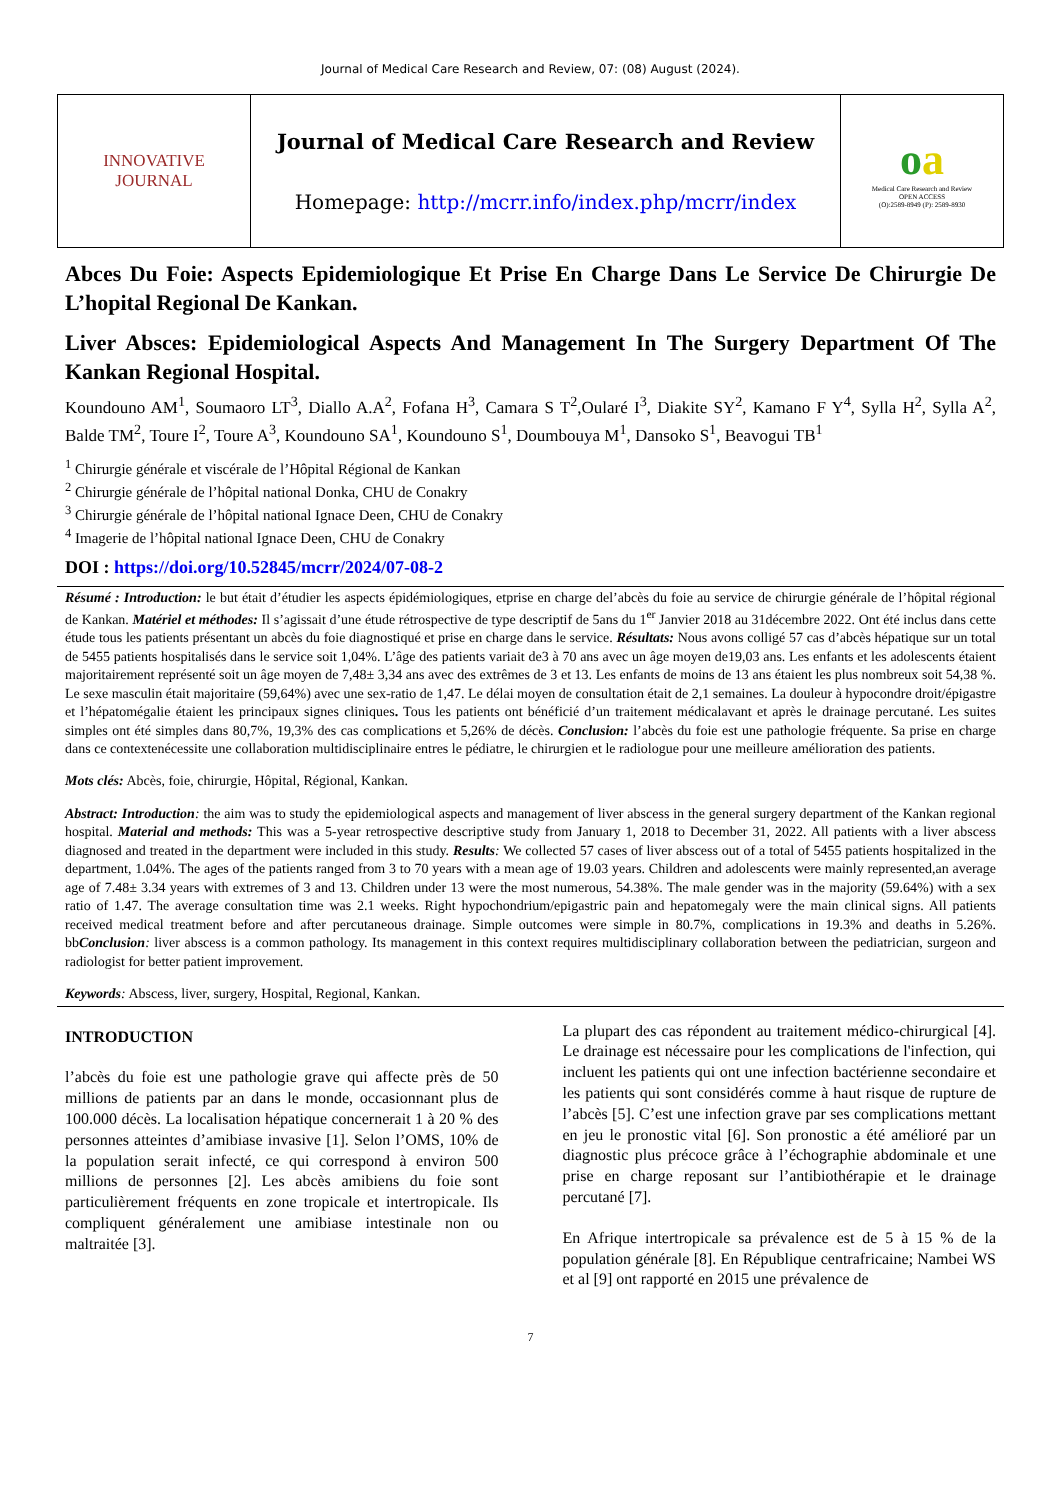Journal of Medical Care Research and Review, 07: (08) August (2024).
| INNOVATIVE JOURNAL | Journal of Medical Care Research and Review Homepage: http://mcrr.info/index.php/mcrr/index | o a Medical Care Research and Review OPEN ACCESS (O):2589-8949 (P): 2589-8930 |
Abces Du Foie: Aspects Epidemiologique Et Prise En Charge Dans Le Service De Chirurgie De L’hopital Regional De Kankan.
Liver Absces: Epidemiological Aspects And Management In The Surgery Department Of The Kankan Regional Hospital.
Koundouno AM<sup>1</sup>, Soumaoro LT<sup>3</sup>, Diallo A.A<sup>2</sup>, Fofana H<sup>3</sup>, Camara S T<sup>2</sup>,Oularé I<sup>3</sup>, Diakite SY<sup>2</sup>, Kamano F Y<sup>4</sup>, Sylla H<sup>2</sup>, Sylla A<sup>2</sup>, Balde TM<sup>2</sup>, Toure I<sup>2</sup>, Toure A<sup>3</sup>, Koundouno SA<sup>1</sup>, Koundouno S<sup>1</sup>, Doumbouya M<sup>1</sup>, Dansoko S<sup>1</sup>, Beavogui TB<sup>1</sup>
<sup>1</sup> Chirurgie générale et viscérale de l’Hôpital Régional de Kankan
<sup>2</sup> Chirurgie générale de l’hôpital national Donka, CHU de Conakry
<sup>3</sup> Chirurgie générale de l’hôpital national Ignace Deen, CHU de Conakry
<sup>4</sup> Imagerie de l’hôpital national Ignace Deen, CHU de Conakry
DOI : https://doi.org/10.52845/mcrr/2024/07-08-2
Résumé : Introduction: le but était d’étudier les aspects épidémiologiques, etprise en charge del’abcès du foie au service de chirurgie générale de l’hôpital régional de Kankan. Matériel et méthodes: Il s’agissait d’une étude rétrospective de type descriptif de 5ans du 1<sup>er</sup> Janvier 2018 au 31décembre 2022. Ont été inclus dans cette étude tous les patients présentant un abcès du foie diagnostiqué et prise en charge dans le service. Résultats: Nous avons colligé 57 cas d’abcès hépatique sur un total de 5455 patients hospitalisés dans le service soit 1,04%. L’âge des patients variait de3 à 70 ans avec un âge moyen de19,03 ans. Les enfants et les adolescents étaient majoritairement représenté soit un âge moyen de 7,48± 3,34 ans avec des extrêmes de 3 et 13. Les enfants de moins de 13 ans étaient les plus nombreux soit 54,38 %. Le sexe masculin était majoritaire (59,64%) avec une sex-ratio de 1,47. Le délai moyen de consultation était de 2,1 semaines. La douleur à hypocondre droit/épigastre et l’hépatomégalie étaient les principaux signes cliniques. Tous les patients ont bénéficié d’un traitement médicalavant et après le drainage percutané. Les suites simples ont été simples dans 80,7%, 19,3% des cas complications et 5,26% de décès. Conclusion: l’abcès du foie est une pathologie fréquente. Sa prise en charge dans ce contextenécessite une collaboration multidisciplinaire entres le pédiatre, le chirurgien et le radiologue pour une meilleure amélioration des patients.
Mots clés: Abcès, foie, chirurgie, Hôpital, Régional, Kankan.
Abstract: Introduction: the aim was to study the epidemiological aspects and management of liver abscess in the general surgery department of the Kankan regional hospital. Material and methods: This was a 5-year retrospective descriptive study from January 1, 2018 to December 31, 2022. All patients with a liver abscess diagnosed and treated in the department were included in this study. Results: We collected 57 cases of liver abscess out of a total of 5455 patients hospitalized in the department, 1.04%. The ages of the patients ranged from 3 to 70 years with a mean age of 19.03 years. Children and adolescents were mainly represented,an average age of 7.48± 3.34 years with extremes of 3 and 13. Children under 13 were the most numerous, 54.38%. The male gender was in the majority (59.64%) with a sex ratio of 1.47. The average consultation time was 2.1 weeks. Right hypochondrium/epigastric pain and hepatomegaly were the main clinical signs. All patients received medical treatment before and after percutaneous drainage. Simple outcomes were simple in 80.7%, complications in 19.3% and deaths in 5.26%. bbConclusion: liver abscess is a common pathology. Its management in this context requires multidisciplinary collaboration between the pediatrician, surgeon and radiologist for better patient improvement.
Keywords: Abscess, liver, surgery, Hospital, Regional, Kankan.
INTRODUCTION
l’abcès du foie est une pathologie grave qui affecte près de 50 millions de patients par an dans le monde, occasionnant plus de 100.000 décès. La localisation hépatique concernerait 1 à 20 % des personnes atteintes d’amibiase invasive [1]. Selon l’OMS, 10% de la population serait infecté, ce qui correspond à environ 500 millions de personnes [2]. Les abcès amibiens du foie sont particulièrement fréquents en zone tropicale et intertropicale. Ils compliquent généralement une amibiase intestinale non ou maltraitée [3].
La plupart des cas répondent au traitement médico-chirurgical [4]. Le drainage est nécessaire pour les complications de l'infection, qui incluent les patients qui ont une infection bactérienne secondaire et les patients qui sont considérés comme à haut risque de rupture de l’abcès [5]. C’est une infection grave par ses complications mettant en jeu le pronostic vital [6]. Son pronostic a été amélioré par un diagnostic plus précoce grâce à l’échographie abdominale et une prise en charge reposant sur l’antibiothérapie et le drainage percutané [7].
En Afrique intertropicale sa prévalence est de 5 à 15 % de la population générale [8]. En République centrafricaine; Nambei WS et al [9] ont rapporté en 2015 une prévalence de
7